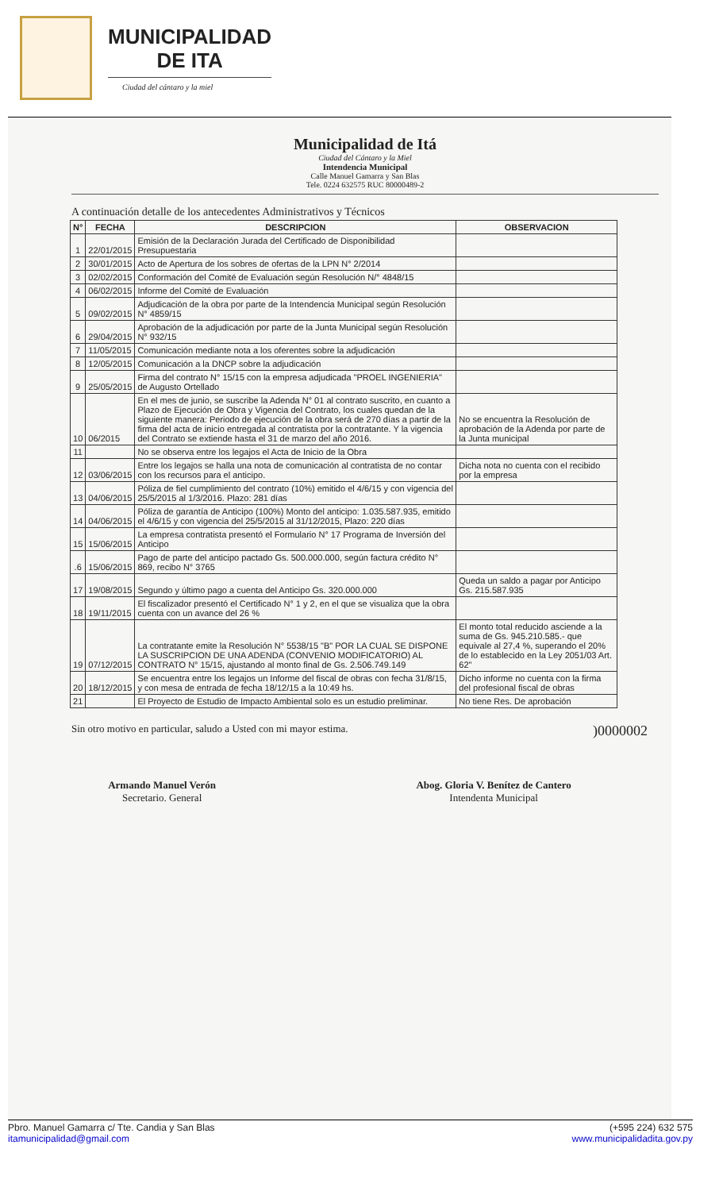MUNICIPALIDAD
DE ITA
Ciudad del cántaro y la miel
Municipalidad de Itá
Ciudad del Cántaro y la Miel
Intendencia Municipal
Calle Manuel Gamarra y San Blas
Tele. 0224 632575 RUC 80000489-2
A continuación detalle de los antecedentes Administrativos y Técnicos
| N° | FECHA | DESCRIPCION | OBSERVACION |
| --- | --- | --- | --- |
| 1 | 22/01/2015 | Emisión de la Declaración Jurada del Certificado de Disponibilidad Presupuestaria | |
| 2 | 30/01/2015 | Acto de Apertura de los sobres de ofertas de la LPN N° 2/2014 | |
| 3 | 02/02/2015 | Conformación del Comité de Evaluación según Resolución N/° 4848/15 | |
| 4 | 06/02/2015 | Informe del Comité de Evaluación | |
| 5 | 09/02/2015 | Adjudicación de la obra por parte de la Intendencia Municipal según Resolución N° 4859/15 | |
| 6 | 29/04/2015 | Aprobación de la adjudicación por parte de la Junta Municipal según Resolución N° 932/15 | |
| 7 | 11/05/2015 | Comunicación mediante nota a los oferentes sobre la adjudicación | |
| 8 | 12/05/2015 | Comunicación a la DNCP sobre la adjudicación | |
| 9 | 25/05/2015 | Firma del contrato N° 15/15 con la empresa adjudicada "PROEL INGENIERIA" de Augusto Ortellado | |
| 10 | 06/2015 | En el mes de junio, se suscribe la Adenda N° 01 al contrato suscrito, en cuanto a Plazo de Ejecución de Obra y Vigencia del Contrato, los cuales quedan de la siguiente manera: Periodo de ejecución de la obra será de 270 días a partir de la firma del acta de inicio entregada al contratista por la contratante. Y la vigencia del Contrato se extiende hasta el 31 de marzo del año 2016. | No se encuentra la Resolución de aprobación de la Adenda por parte de la Junta municipal |
| 11 | | No se observa entre los legajos el Acta de Inicio de la Obra | |
| 12 | 03/06/2015 | Entre los legajos se halla una nota de comunicación al contratista de no contar con los recursos para el anticipo. | Dicha nota no cuenta con el recibido por la empresa |
| 13 | 04/06/2015 | Póliza de fiel cumplimiento del contrato (10%) emitido el 4/6/15 y con vigencia del 25/5/2015 al 1/3/2016. Plazo: 281 días | |
| 14 | 04/06/2015 | Póliza de garantía de Anticipo (100%) Monto del anticipo: 1.035.587.935, emitido el 4/6/15 y con vigencia del 25/5/2015 al 31/12/2015, Plazo: 220 días | |
| 15 | 15/06/2015 | La empresa contratista presentó el Formulario N° 17 Programa de Inversión del Anticipo | |
| .6 | 15/06/2015 | Pago de parte del anticipo pactado Gs. 500.000.000, según factura crédito N° 869, recibo N° 3765 | |
| 17 | 19/08/2015 | Segundo y último pago a cuenta del Anticipo Gs. 320.000.000 | Queda un saldo a pagar por Anticipo Gs. 215.587.935 |
| 18 | 19/11/2015 | El fiscalizador presentó el Certificado N° 1 y 2, en el que se visualiza que la obra cuenta con un avance del 26 % | |
| 19 | 07/12/2015 | La contratante emite la Resolución N° 5538/15 "B" POR LA CUAL SE DISPONE LA SUSCRIPCION DE UNA ADENDA (CONVENIO MODIFICATORIO) AL CONTRATO N° 15/15, ajustando al monto final de Gs. 2.506.749.149 | El monto total reducido asciende a la suma de Gs. 945.210.585.- que equivale al 27,4 %, superando el 20% de lo establecido en la Ley 2051/03 Art. 62" |
| 20 | 18/12/2015 | Se encuentra entre los legajos un Informe del fiscal de obras con fecha 31/8/15, y con mesa de entrada de fecha 18/12/15 a la 10:49 hs. | Dicho informe no cuenta con la firma del profesional fiscal de obras |
| 21 | | El Proyecto de Estudio de Impacto Ambiental solo es un estudio preliminar. | No tiene Res. De aprobación |
Sin otro motivo en particular, saludo a Usted con mi mayor estima. )0000002
Armando Manuel Verón
Secretario. General
Abog. Gloria V. Benítez de Cantero
Intendenta Municipal
Pbro. Manuel Gamarra c/ Tte. Candia y San Blas
itamunicipalidad@gmail.com
(+595 224) 632 575
www.municipalidadita.gov.py